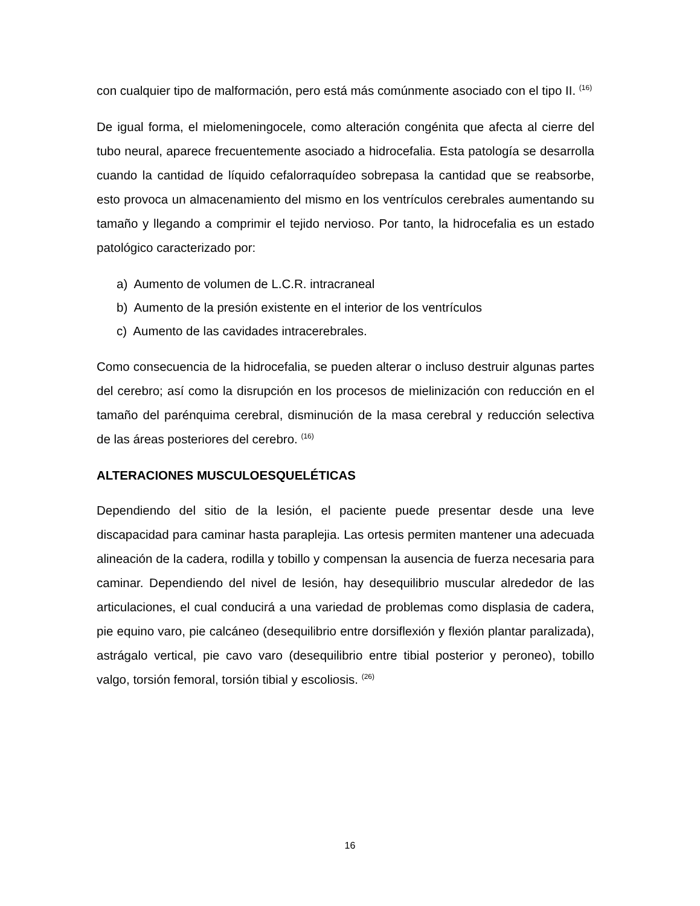con cualquier tipo de malformación, pero está más comúnmente asociado con el tipo II. <sup>(16)</sup>
De igual forma, el mielomeningocele, como alteración congénita que afecta al cierre del tubo neural, aparece frecuentemente asociado a hidrocefalia. Esta patología se desarrolla cuando la cantidad de líquido cefalorraquídeo sobrepasa la cantidad que se reabsorbe, esto provoca un almacenamiento del mismo en los ventrículos cerebrales aumentando su tamaño y llegando a comprimir el tejido nervioso. Por tanto, la hidrocefalia es un estado patológico caracterizado por:
a) Aumento de volumen de L.C.R. intracraneal
b) Aumento de la presión existente en el interior de los ventrículos
c) Aumento de las cavidades intracerebrales.
Como consecuencia de la hidrocefalia, se pueden alterar o incluso destruir algunas partes del cerebro; así como la disrupción en los procesos de mielinización con reducción en el tamaño del parénquima cerebral, disminución de la masa cerebral y reducción selectiva de las áreas posteriores del cerebro. <sup>(16)</sup>
ALTERACIONES MUSCULOESQUELÉTICAS
Dependiendo del sitio de la lesión, el paciente puede presentar desde una leve discapacidad para caminar hasta paraplejia. Las ortesis permiten mantener una adecuada alineación de la cadera, rodilla y tobillo y compensan la ausencia de fuerza necesaria para caminar. Dependiendo del nivel de lesión, hay desequilibrio muscular alrededor de las articulaciones, el cual conducirá a una variedad de problemas como displasia de cadera, pie equino varo, pie calcáneo (desequilibrio entre dorsiflexión y flexión plantar paralizada), astrágalo vertical, pie cavo varo (desequilibrio entre tibial posterior y peroneo), tobillo valgo, torsión femoral, torsión tibial y escoliosis. <sup>(26)</sup>
16